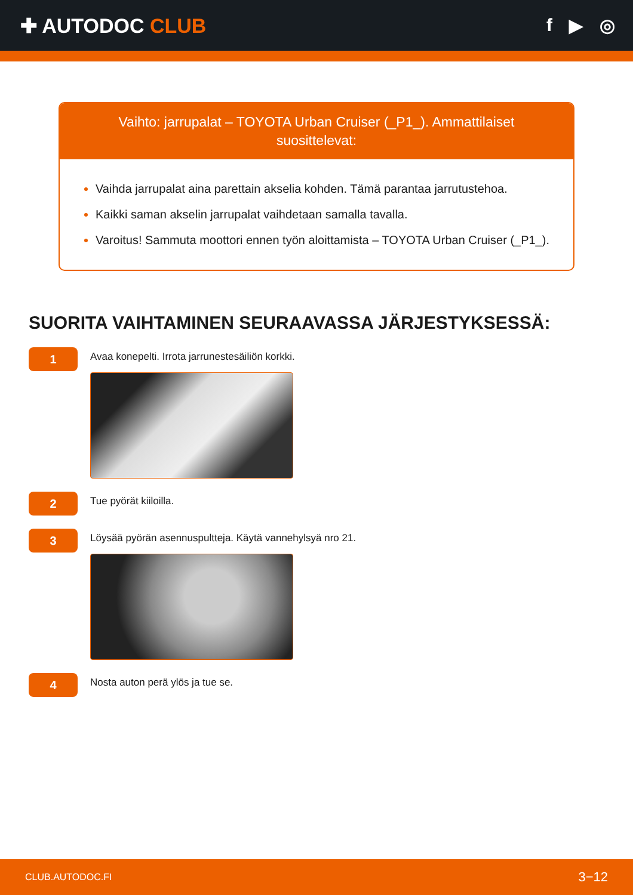✚ AUTODOC CLUB f ▶ ◎
Vaihto: jarrupalat – TOYOTA Urban Cruiser (_P1_). Ammattilaiset suosittelevat:
Vaihda jarrupalat aina parettain akselia kohden. Tämä parantaa jarrutustehoa.
Kaikki saman akselin jarrupalat vaihdetaan samalla tavalla.
Varoitus! Sammuta moottori ennen työn aloittamista – TOYOTA Urban Cruiser (_P1_).
SUORITA VAIHTAMINEN SEURAAVASSA JÄRJESTYKSESSÄ:
1
Avaa konepelti. Irrota jarrunestesäiliön korkki.
2
Tue pyörät kiiloilla.
3
Löysää pyörän asennuspultteja. Käytä vannehylsyä nro 21.
4
Nosta auton perä ylös ja tue se.
CLUB.AUTODOC.FI 3−12